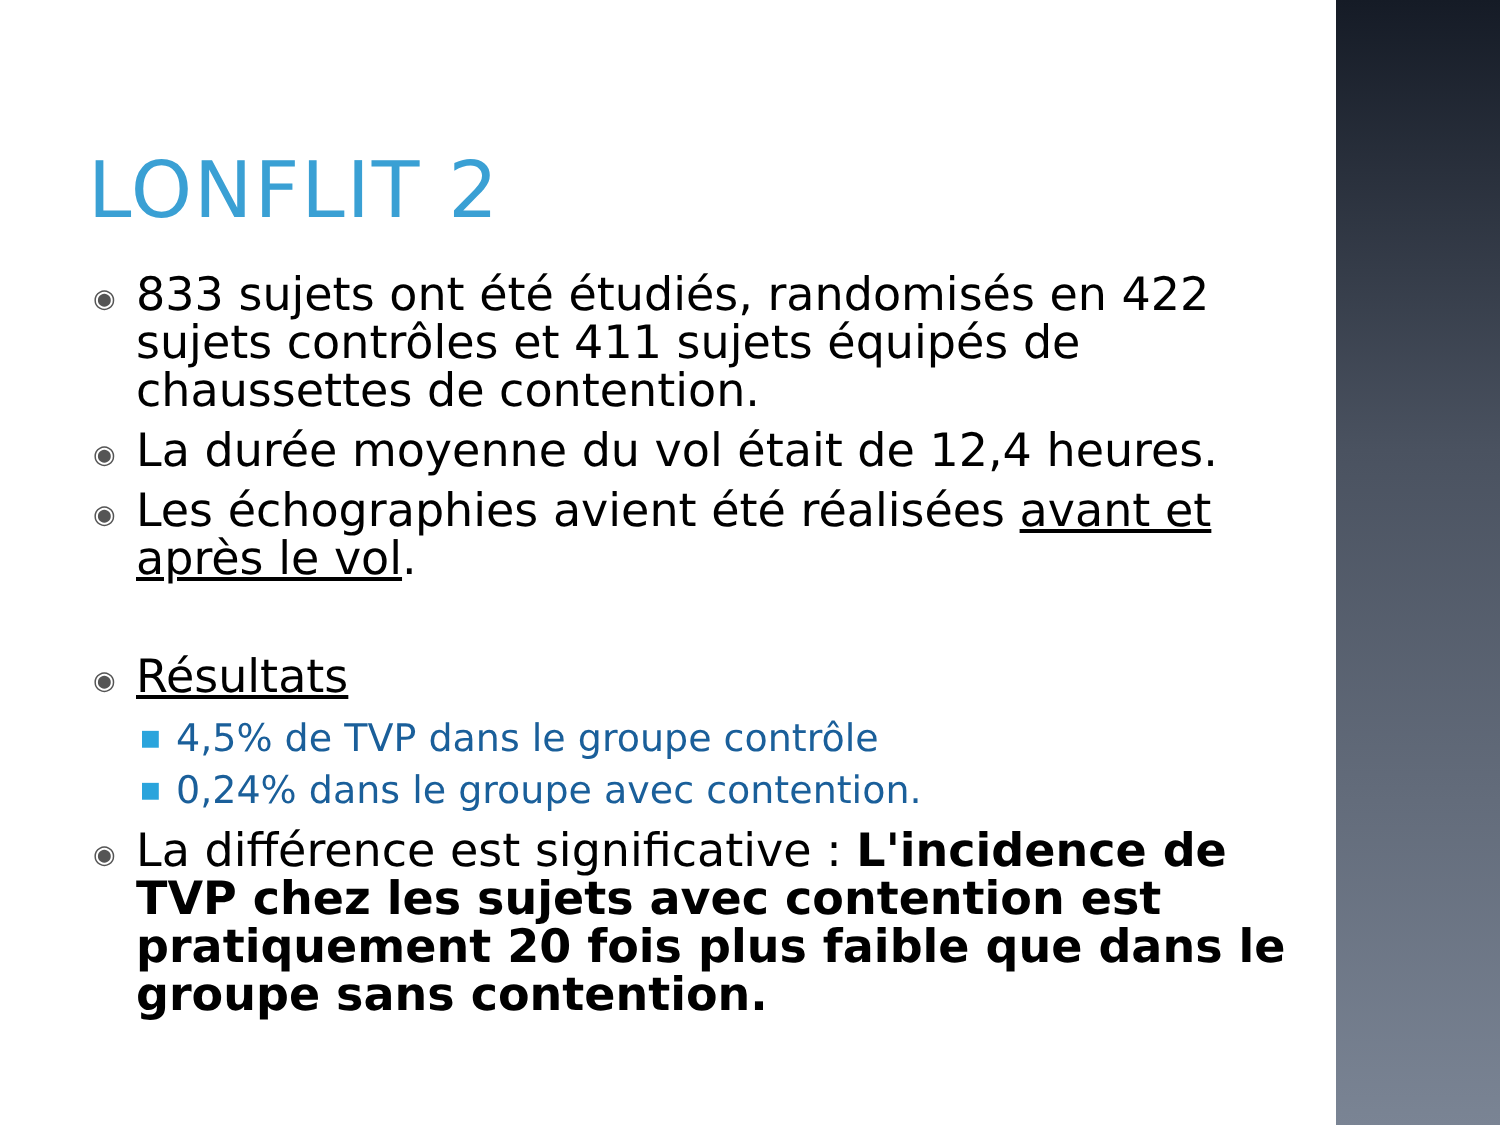LONFLIT 2
◉ 833 sujets ont été étudiés, randomisés en 422 sujets contrôles et 411 sujets équipés de chaussettes de contention.
◉ La durée moyenne du vol était de 12,4 heures.
◉ Les échographies avient été réalisées avant et après le vol.
◉ Résultats
■ 4,5% de TVP dans le groupe contrôle
■ 0,24% dans le groupe avec contention.
◉ La différence est significative : L'incidence de TVP chez les sujets avec contention est pratiquement 20 fois plus faible que dans le groupe sans contention.